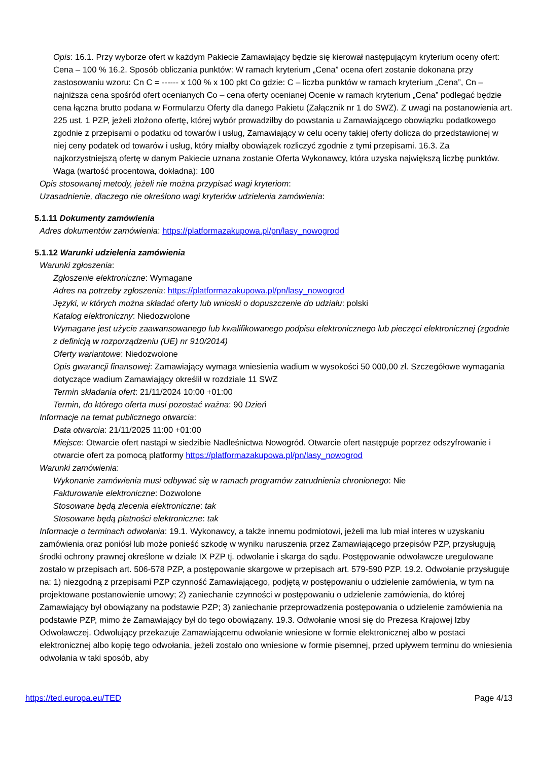Opis: 16.1. Przy wyborze ofert w każdym Pakiecie Zamawiający będzie się kierował następującym kryterium oceny ofert: Cena – 100 % 16.2. Sposób obliczania punktów: W ramach kryterium „Cena” ocena ofert zostanie dokonana przy zastosowaniu wzoru: Cn C = ------ x 100 % x 100 pkt Co gdzie: C – liczba punktów w ramach kryterium „Cena”, Cn – najniższa cena spośród ofert ocenianych Co – cena oferty ocenianej Ocenie w ramach kryterium „Cena” podlegać będzie cena łączna brutto podana w Formularzu Oferty dla danego Pakietu (Załącznik nr 1 do SWZ). Z uwagi na postanowienia art. 225 ust. 1 PZP, jeżeli złożono ofertę, której wybór prowadziłby do powstania u Zamawiającego obowiązku podatkowego zgodnie z przepisami o podatku od towarów i usług, Zamawiający w celu oceny takiej oferty dolicza do przedstawionej w niej ceny podatek od towarów i usług, który miałby obowiązek rozliczyć zgodnie z tymi przepisami. 16.3. Za najkorzystniejszą ofertę w danym Pakiecie uznana zostanie Oferta Wykonawcy, która uzyska największą liczbę punktów.
Waga (wartość procentowa, dokładna): 100
Opis stosowanej metody, jeżeli nie można przypisać wagi kryteriom:
Uzasadnienie, dlaczego nie określono wagi kryteriów udzielenia zamówienia:
5.1.11 Dokumenty zamówienia
Adres dokumentów zamówienia: https://platformazakupowa.pl/pn/lasy_nowogrod
5.1.12 Warunki udzielenia zamówienia
Warunki zgłoszenia:
Zgłoszenie elektroniczne: Wymagane
Adres na potrzeby zgłoszenia: https://platformazakupowa.pl/pn/lasy_nowogrod
Języki, w których można składać oferty lub wnioski o dopuszczenie do udziału: polski
Katalog elektroniczny: Niedozwolone
Wymagane jest użycie zaawansowanego lub kwalifikowanego podpisu elektronicznego lub pieczęci elektronicznej (zgodnie z definicją w rozporządzeniu (UE) nr 910/2014)
Oferty wariantowe: Niedozwolone
Opis gwarancji finansowej: Zamawiający wymaga wniesienia wadium w wysokości 50 000,00 zł. Szczegółowe wymagania dotyczące wadium Zamawiający określił w rozdziale 11 SWZ
Termin składania ofert: 21/11/2024 10:00 +01:00
Termin, do którego oferta musi pozostać ważna: 90 Dzień
Informacje na temat publicznego otwarcia:
Data otwarcia: 21/11/2025 11:00 +01:00
Miejsce: Otwarcie ofert nastąpi w siedzibie Nadleśnictwa Nowogród. Otwarcie ofert następuje poprzez odszyfrowanie i otwarcie ofert za pomocą platformy https://platformazakupowa.pl/pn/lasy_nowogrod
Warunki zamówienia:
Wykonanie zamówienia musi odbywać się w ramach programów zatrudnienia chronionego: Nie
Fakturowanie elektroniczne: Dozwolone
Stosowane będą zlecenia elektroniczne: tak
Stosowane będą płatności elektroniczne: tak
Informacje o terminach odwołania: 19.1. Wykonawcy, a także innemu podmiotowi, jeżeli ma lub miał interes w uzyskaniu zamówienia oraz poniósł lub może ponieść szkodę w wyniku naruszenia przez Zamawiającego przepisów PZP, przysługują środki ochrony prawnej określone w dziale IX PZP tj. odwołanie i skarga do sądu. Postępowanie odwoławcze uregulowane zostało w przepisach art. 506-578 PZP, a postępowanie skargowe w przepisach art. 579-590 PZP. 19.2. Odwołanie przysługuje na: 1) niezgodną z przepisami PZP czynność Zamawiającego, podjętą w postępowaniu o udzielenie zamówienia, w tym na projektowane postanowienie umowy; 2) zaniechanie czynności w postępowaniu o udzielenie zamówienia, do której Zamawiający był obowiązany na podstawie PZP; 3) zaniechanie przeprowadzenia postępowania o udzielenie zamówienia na podstawie PZP, mimo że Zamawiający był do tego obowiązany. 19.3. Odwołanie wnosi się do Prezesa Krajowej Izby Odwoławczej. Odwołujący przekazuje Zamawiającemu odwołanie wniesione w formie elektronicznej albo w postaci elektronicznej albo kopię tego odwołania, jeżeli zostało ono wniesione w formie pisemnej, przed upływem terminu do wniesienia odwołania w taki sposób, aby
https://ted.europa.eu/TED Page 4/13